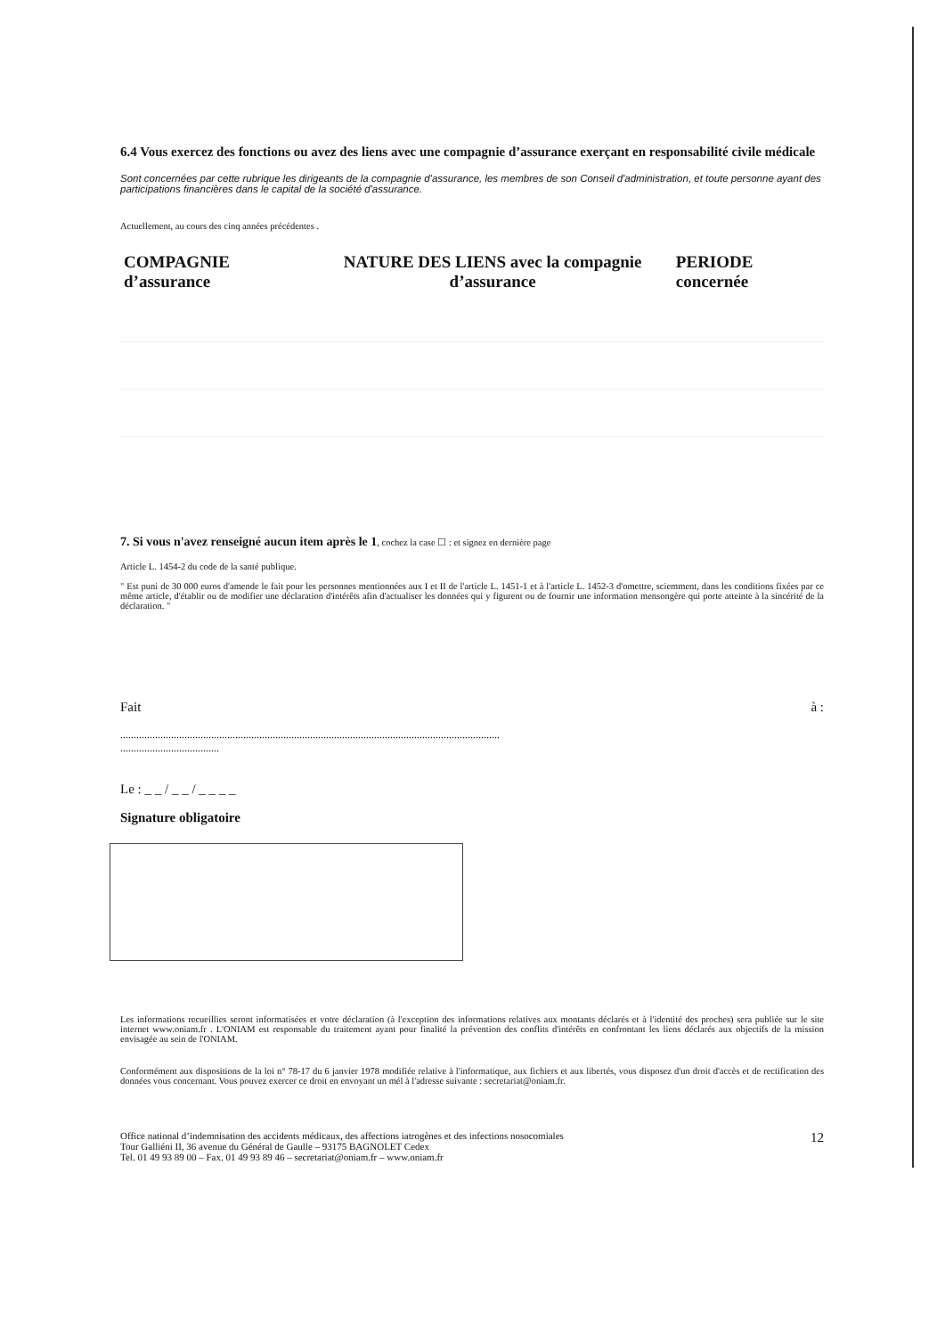6.4 Vous exercez des fonctions ou avez des liens avec une compagnie d’assurance exerçant en responsabilité civile médicale
Sont concernées par cette rubrique les dirigeants de la compagnie d'assurance, les membres de son Conseil d'administration, et toute personne ayant des participations financières dans le capital de la société d'assurance.
Actuellement, au cours des cinq années précédentes .
| COMPAGNIE d’assurance | NATURE DES LIENS avec la compagnie d’assurance | PERIODE concernée |
| --- | --- | --- |
7. Si vous n'avez renseigné aucun item après le 1, cochez la case ☐ : et signez en dernière page
Article L. 1454-2 du code de la santé publique.
" Est puni de 30 000 euros d'amende le fait pour les personnes mentionnées aux I et II de l'article L. 1451-1 et à l'article L. 1452-3 d'omettre, sciemment, dans les conditions fixées par ce même article, d'établir ou de modifier une déclaration d'intérêts afin d'actualiser les données qui y figurent ou de fournir une information mensongère qui porte atteinte à la sincérité de la déclaration. "
Fait à :
..............................................................................................................................................
.....................................
Le : _ _ / _ _ / _ _ _ _
Signature obligatoire
Les informations recueillies seront informatisées et votre déclaration (à l'exception des informations relatives aux montants déclarés et à l'identité des proches) sera publiée sur le site internet www.oniam.fr . L'ONIAM est responsable du traitement ayant pour finalité la prévention des conflits d'intérêts en confrontant les liens déclarés aux objectifs de la mission envisagée au sein de l'ONIAM.
Conformément aux dispositions de la loi n° 78-17 du 6 janvier 1978 modifiée relative à l'informatique, aux fichiers et aux libertés, vous disposez d'un droit d'accès et de rectification des données vous concernant. Vous pouvez exercer ce droit en envoyant un mél à l'adresse suivante : secretariat@oniam.fr.
Office national d’indemnisation des accidents médicaux, des affections iatrogènes et des infections nosocomiales
Tour Galliéni II, 36 avenue du Général de Gaulle – 93175 BAGNOLET Cedex
Tel. 01 49 93 89 00 – Fax. 01 49 93 89 46 – secretariat@oniam.fr – www.oniam.fr
12